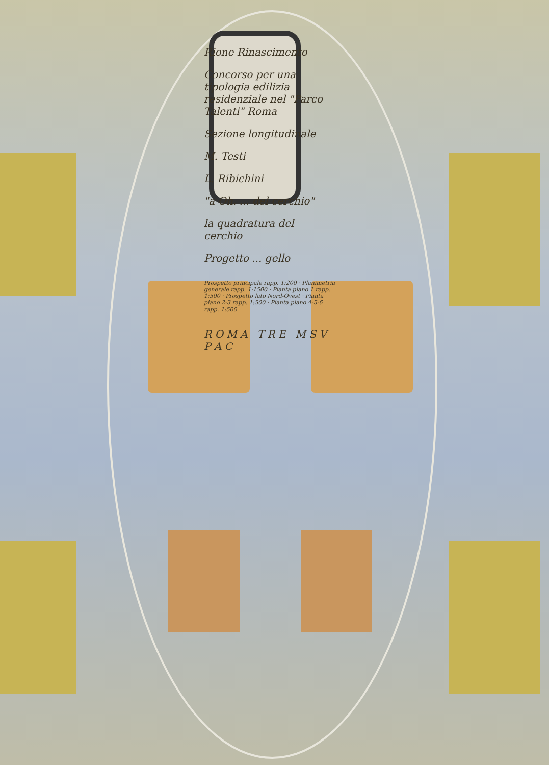Rione Rinascimento
Concorso per una tipologia edilizia residenziale nel "Parco Talenti" Roma
Sezione longitudinale
M. Testi
L. Ribichini
"a Oh. ... del cerchio"
la quadratura del cerchio
Progetto ... gello
Prospetto principale rapp. 1:200 · Planimetria generale rapp. 1:1500 · Pianta piano 1 rapp. 1:500 · Prospetto lato Nord-Ovest · Pianta piano 2-3 rapp. 1:500 · Pianta piano 4-5-6 rapp. 1:500
R O M A T R E M S V P A C